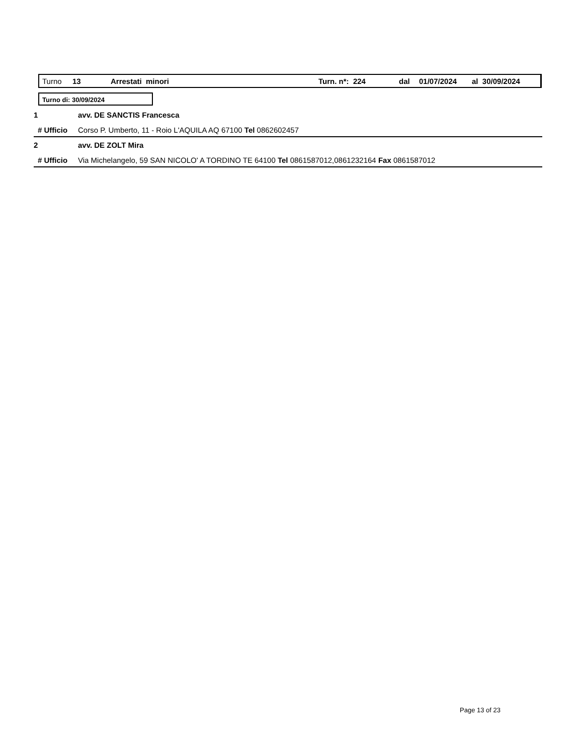Turno 13 Arrestati minori Turn. n*: 224 dal 01/07/2024 al 30/09/2024
Turno di: 30/09/2024
1 avv. DE SANCTIS Francesca
# Ufficio Corso P. Umberto, 11 - Roio L'AQUILA AQ 67100 Tel 0862602457
2 avv. DE ZOLT Mira
# Ufficio Via Michelangelo, 59 SAN NICOLO' A TORDINO TE 64100 Tel 0861587012,0861232164 Fax 0861587012
Page 13 of 23